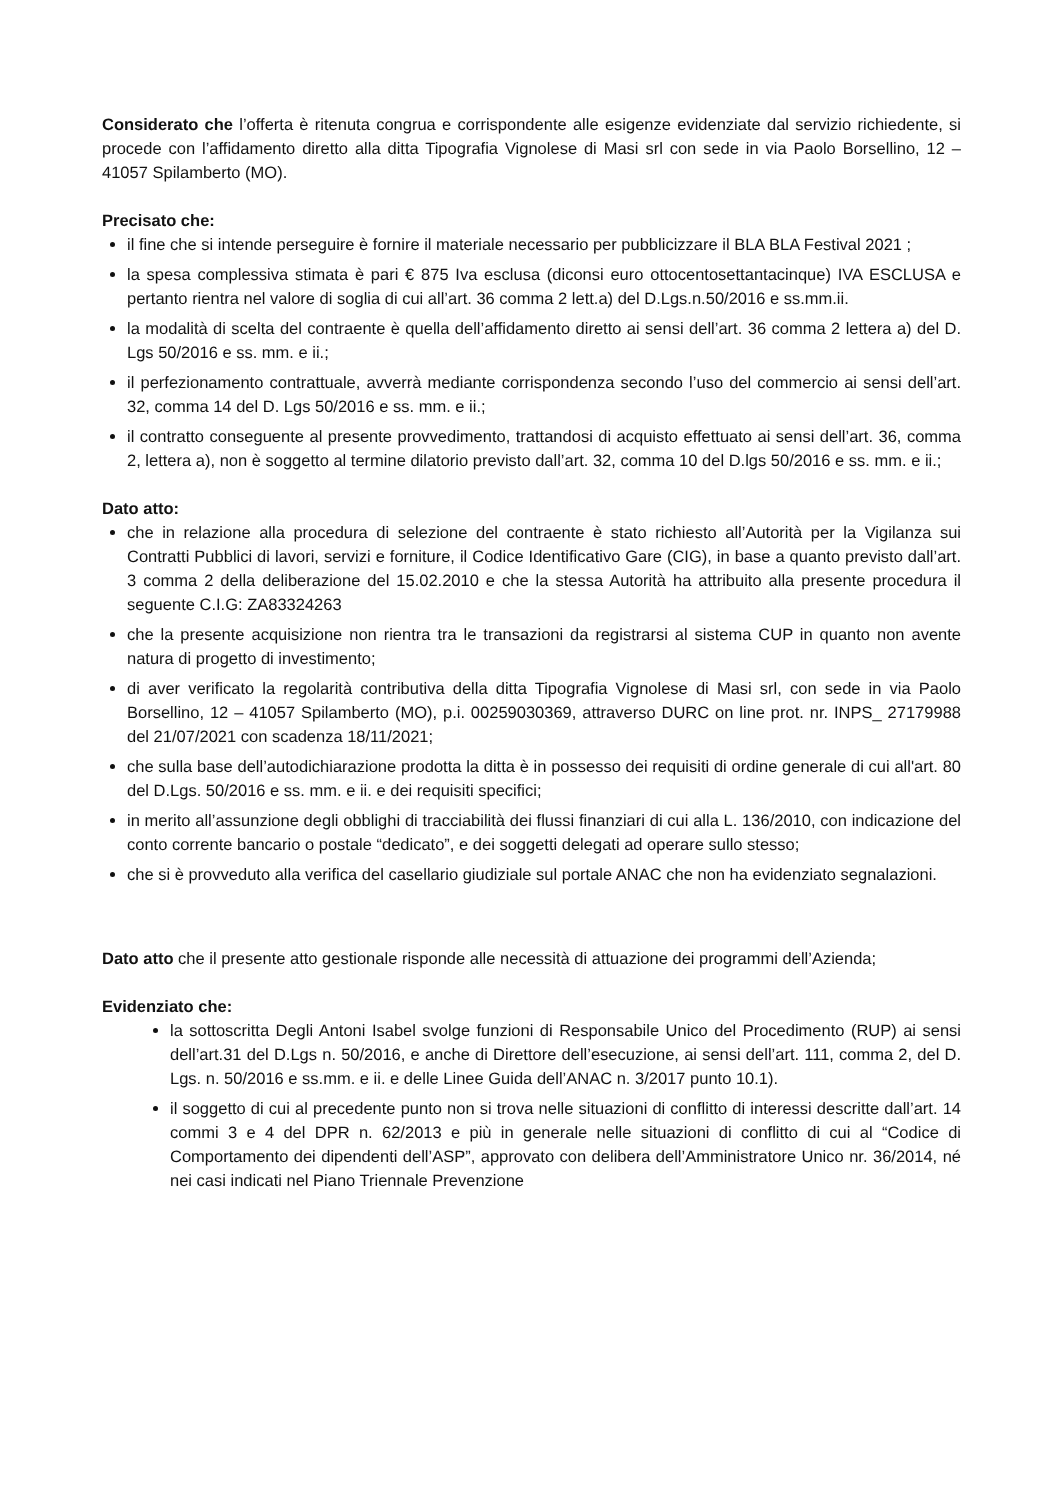Considerato che l’offerta è ritenuta congrua e corrispondente alle esigenze evidenziate dal servizio richiedente, si procede con l’affidamento diretto alla ditta Tipografia Vignolese di Masi srl con sede in via Paolo Borsellino, 12 – 41057 Spilamberto (MO).
Precisato che:
il fine che si intende perseguire è fornire il materiale necessario per pubblicizzare il BLA BLA Festival 2021 ;
la spesa complessiva stimata è pari € 875 Iva esclusa (diconsi euro ottocentosettantacinque) IVA ESCLUSA e pertanto rientra nel valore di soglia di cui all’art. 36 comma 2 lett.a) del D.Lgs.n.50/2016 e ss.mm.ii.
la modalità di scelta del contraente è quella dell’affidamento diretto ai sensi dell’art. 36 comma 2 lettera a) del D. Lgs 50/2016 e ss. mm. e ii.;
il perfezionamento contrattuale, avverrà mediante corrispondenza secondo l’uso del commercio ai sensi dell’art. 32, comma 14 del D. Lgs 50/2016 e ss. mm. e ii.;
il contratto conseguente al presente provvedimento, trattandosi di acquisto effettuato ai sensi dell’art. 36, comma 2, lettera a), non è soggetto al termine dilatorio previsto dall’art. 32, comma 10 del D.lgs 50/2016 e ss. mm. e ii.;
Dato atto:
che in relazione alla procedura di selezione del contraente è stato richiesto all’Autorità per la Vigilanza sui Contratti Pubblici di lavori, servizi e forniture, il Codice Identificativo Gare (CIG), in base a quanto previsto dall’art. 3 comma 2 della deliberazione del 15.02.2010 e che la stessa Autorità ha attribuito alla presente procedura il seguente C.I.G: ZA83324263
che la presente acquisizione non rientra tra le transazioni da registrarsi al sistema CUP in quanto non avente natura di progetto di investimento;
di aver verificato la regolarità contributiva della ditta Tipografia Vignolese di Masi srl, con sede in via Paolo Borsellino, 12 – 41057 Spilamberto (MO), p.i. 00259030369, attraverso DURC on line prot. nr. INPS_ 27179988 del 21/07/2021 con scadenza 18/11/2021;
che sulla base dell’autodichiarazione prodotta la ditta è in possesso dei requisiti di ordine generale di cui all'art. 80 del D.Lgs. 50/2016 e ss. mm. e ii. e dei requisiti specifici;
in merito all’assunzione degli obblighi di tracciabilità dei flussi finanziari di cui alla L. 136/2010, con indicazione del conto corrente bancario o postale “dedicato”, e dei soggetti delegati ad operare sullo stesso;
che si è provveduto alla verifica del casellario giudiziale sul portale ANAC che non ha evidenziato segnalazioni.
Dato atto che il presente atto gestionale risponde alle necessità di attuazione dei programmi dell’Azienda;
Evidenziato che:
la sottoscritta Degli Antoni Isabel svolge funzioni di Responsabile Unico del Procedimento (RUP) ai sensi dell’art.31 del D.Lgs n. 50/2016, e anche di Direttore dell’esecuzione, ai sensi dell’art. 111, comma 2, del D. Lgs. n. 50/2016 e ss.mm. e ii. e delle Linee Guida dell’ANAC n. 3/2017 punto 10.1).
il soggetto di cui al precedente punto non si trova nelle situazioni di conflitto di interessi descritte dall’art. 14 commi 3 e 4 del DPR n. 62/2013 e più in generale nelle situazioni di conflitto di cui al “Codice di Comportamento dei dipendenti dell’ASP”, approvato con delibera dell’Amministratore Unico nr. 36/2014, né nei casi indicati nel Piano Triennale Prevenzione